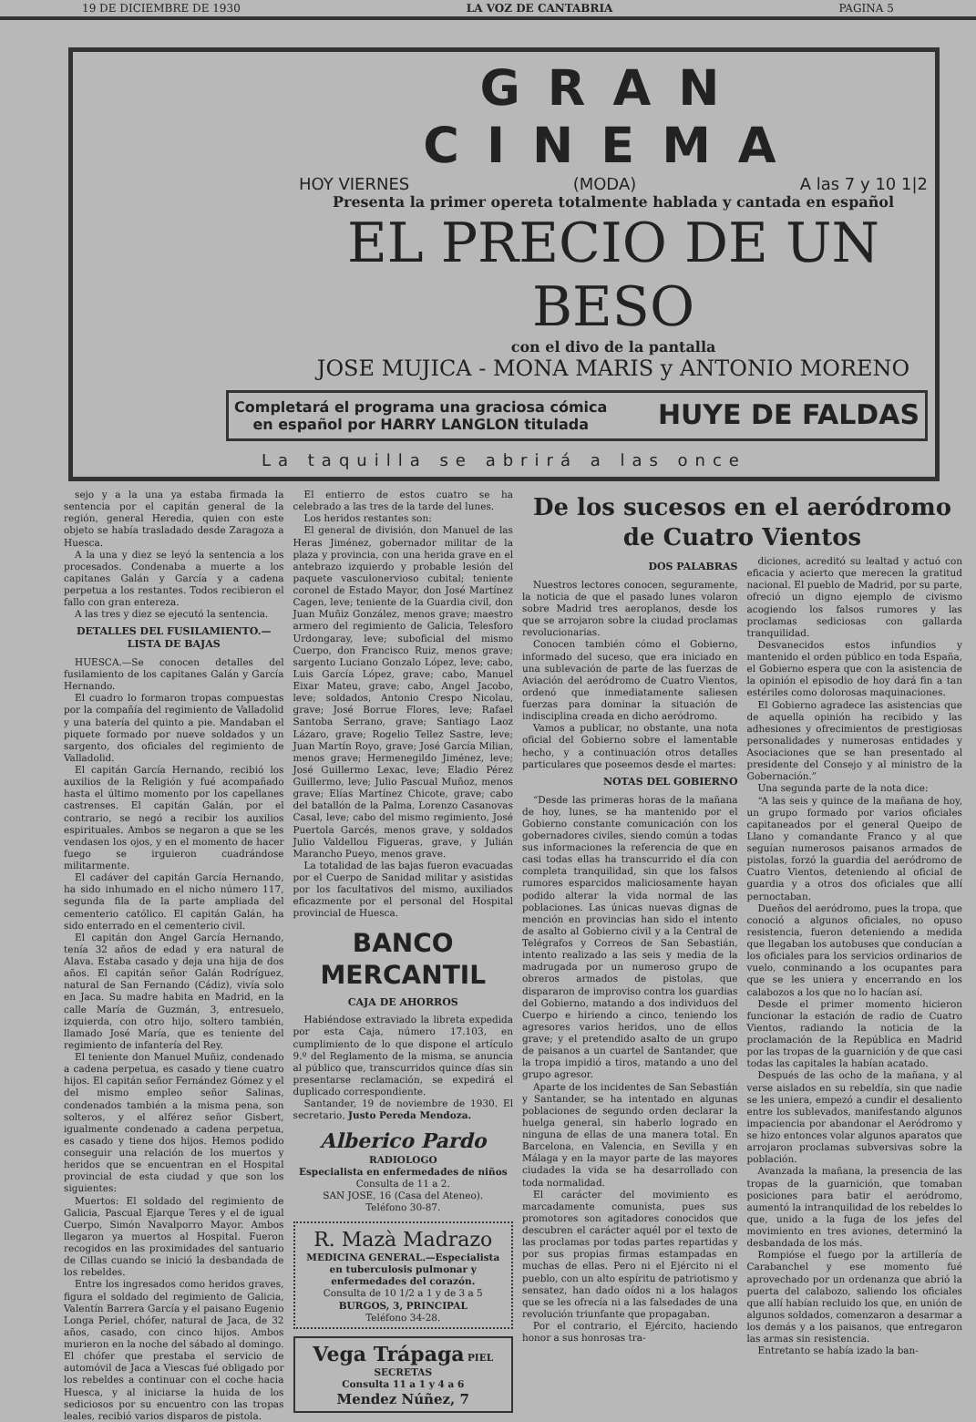19 DE DICIEMBRE DE 1930 LA VOZ DE CANTABRIA PAGINA 5
GRAN CINEMA
HOY VIERNES (MODA) A las 7 y 10 1|2
Presenta la primer opereta totalmente hablada y cantada en español
EL PRECIO DE UN BESO
con el divo de la pantalla
JOSE MUJICA - MONA MARIS y ANTONIO MORENO
Completará el programa una graciosa cómica
en español por HARRY LANGLON titulada HUYE DE FALDAS
La taquilla se abrirá a las once
sejo y a la una ya estaba firmada la sentencia por el capitán general de la región, general Heredia, quien con este objeto se había trasladado desde Zaragoza a Huesca.
A la una y diez se leyó la sentencia a los procesados. Condenaba a muerte a los capitanes Galán y García y a cadena perpetua a los restantes. Todos recibieron el fallo con gran entereza.
A las tres y diez se ejecutó la sentencia.
DETALLES DEL FUSILAMIENTO.—LISTA DE BAJAS
HUESCA.—Se conocen detalles del fusilamiento de los capitanes Galán y García Hernando.
El cuadro lo formaron tropas compuestas por la compañía del regimiento de Valladolid y una batería del quinto a pie. Mandaban el piquete formado por nueve soldados y un sargento, dos oficiales del regimiento de Valladolid.
El capitán García Hernando, recibió los auxilios de la Religión y fué acompañado hasta el último momento por los capellanes castrenses. El capitán Galán, por el contrario, se negó a recibir los auxilios espirituales. Ambos se negaron a que se les vendasen los ojos, y en el momento de hacer fuego se irguieron cuadrándose militarmente.
El cadáver del capitán García Hernando, ha sido inhumado en el nicho número 117, segunda fila de la parte ampliada del cementerio católico. El capitán Galán, ha sido enterrado en el cementerio civil.
El capitán don Angel García Hernando, tenía 32 años de edad y era natural de Alava. Estaba casado y deja una hija de dos años. El capitán señor Galán Rodríguez, natural de San Fernando (Cádiz), vivía solo en Jaca. Su madre habita en Madrid, en la calle María de Guzmán, 3, entresuelo, izquierda, con otro hijo, soltero también, llamado José María, que es teniente del regimiento de infantería del Rey.
El teniente don Manuel Muñiz, condenado a cadena perpetua, es casado y tiene cuatro hijos. El capitán señor Fernández Gómez y el del mismo empleo señor Salinas, condenados también a la misma pena, son solteros, y el alférez señor Gisbert, igualmente condenado a cadena perpetua, es casado y tiene dos hijos. Hemos podido conseguir una relación de los muertos y heridos que se encuentran en el Hospital provincial de esta ciudad y que son los siguientes:
Muertos: El soldado del regimiento de Galicia, Pascual Ejarque Teres y el de igual Cuerpo, Simón Navalporro Mayor. Ambos llegaron ya muertos al Hospital. Fueron recogidos en las proximidades del santuario de Cillas cuando se inició la desbandada de los rebeldes.
Entre los ingresados como heridos graves, figura el soldado del regimiento de Galicia, Valentín Barrera García y el paisano Eugenio Longa Periel, chófer, natural de Jaca, de 32 años, casado, con cinco hijos. Ambos murieron en la noche del sábado al domingo. El chófer que prestaba el servicio de automóvil de Jaca a Viescas fué obligado por los rebeldes a continuar con el coche hacia Huesca, y al iniciarse la huida de los sediciosos por su encuentro con las tropas leales, recibió varios disparos de pistola.
El entierro de estos cuatro se ha celebrado a las tres de la tarde del lunes.
Los heridos restantes son:
El general de división, don Manuel de las Heras Jiménez, gobernador militar de la plaza y provincia, con una herida grave en el antebrazo izquierdo y probable lesión del paquete vasculonervioso cubital; teniente coronel de Estado Mayor, don José Martínez Cagen, leve; teniente de la Guardia civil, don Juan Muñiz González, menos grave; maestro armero del regimiento de Galicia, Telesforo Urdongaray, leve; suboficial del mismo Cuerpo, don Francisco Ruiz, menos grave; sargento Luciano Gonzalo López, leve; cabo, Luis García López, grave; cabo, Manuel Eixar Mateu, grave; cabo, Angel Jacobo, leve; soldados, Antonio Crespo Nicolau, grave; José Borrue Flores, leve; Rafael Santoba Serrano, grave; Santiago Laoz Lázaro, grave; Rogelio Tellez Sastre, leve; Juan Martín Royo, grave; José García Milian, menos grave; Hermenegildo Jiménez, leve; José Guillermo Lexac, leve; Eladio Pérez Guillermo, leve; Julio Pascual Muñoz, menos grave; Elías Martínez Chicote, grave; cabo del batallón de la Palma, Lorenzo Casanovas Casal, leve; cabo del mismo regimiento, José Puertola Garcés, menos grave, y soldados Julio Valdellou Figueras, grave, y Julián Marancho Pueyo, menos grave.
La totalidad de las bajas fueron evacuadas por el Cuerpo de Sanidad militar y asistidas por los facultativos del mismo, auxiliados eficazmente por el personal del Hospital provincial de Huesca.
BANCO MERCANTIL
CAJA DE AHORROS
Habiéndose extraviado la libreta expedida por esta Caja, número 17.103, en cumplimiento de lo que dispone el artículo 9.º del Reglamento de la misma, se anuncia al público que, transcurridos quince días sin presentarse reclamación, se expedirá el duplicado correspondiente.
Santander, 19 de noviembre de 1930. El secretario, Justo Pereda Mendoza.
Alberico Pardo
RADIOLOGO
Especialista en enfermedades de niños
Consulta de 11 a 2.
SAN JOSE, 16 (Casa del Ateneo).
Teléfono 30-87.
R. Mazà Madrazo
MEDICINA GENERAL.—Especialista en tuberculosis pulmonar y enfermedades del corazón.
Consulta de 10 1/2 a 1 y de 3 a 5
BURGOS, 3, PRINCIPAL
Teléfono 34-28.
Vega Trápaga PIEL SECRETAS
Consulta 11 a 1 y 4 a 6
Mendez Núñez, 7
De los sucesos en el aeródromo de Cuatro Vientos
DOS PALABRAS
Nuestros lectores conocen, seguramente, la noticia de que el pasado lunes volaron sobre Madrid tres aeroplanos, desde los que se arrojaron sobre la ciudad proclamas revolucionarias.
Conocen también cómo el Gobierno, informado del suceso, que era iniciado en una sublevación de parte de las fuerzas de Aviación del aeródromo de Cuatro Vientos, ordenó que inmediatamente saliesen fuerzas para dominar la situación de indisciplina creada en dicho aeródromo.
Vamos a publicar, no obstante, una nota oficial del Gobierno sobre el lamentable hecho, y a continuación otros detalles particulares que poseemos desde el martes:
NOTAS DEL GOBIERNO
“Desde las primeras horas de la mañana de hoy, lunes, se ha mantenido por el Gobierno constante comunicación con los gobernadores civiles, siendo común a todas sus informaciones la referencia de que en casi todas ellas ha transcurrido el día con completa tranquilidad, sin que los falsos rumores esparcidos maliciosamente hayan podido alterar la vida normal de las poblaciones. Las únicas nuevas dignas de mención en provincias han sido el intento de asalto al Gobierno civil y a la Central de Telégrafos y Correos de San Sebastián, intento realizado a las seis y media de la madrugada por un numeroso grupo de obreros armados de pistolas, que dispararon de improviso contra los guardias del Gobierno, matando a dos individuos del Cuerpo e hiriendo a cinco, teniendo los agresores varios heridos, uno de ellos grave; y el pretendido asalto de un grupo de paisanos a un cuartel de Santander, que la tropa impidió a tiros, matando a uno del grupo agresor.
Aparte de los incidentes de San Sebastián y Santander, se ha intentado en algunas poblaciones de segundo orden declarar la huelga general, sin haberlo logrado en ninguna de ellas de una manera total. En Barcelona, en Valencia, en Sevilla y en Málaga y en la mayor parte de las mayores ciudades la vida se ha desarrollado con toda normalidad.
El carácter del movimiento es marcadamente comunista, pues sus promotores son agitadores conocidos que descubren el carácter aquél por el texto de las proclamas por todas partes repartidas y por sus propias firmas estampadas en muchas de ellas. Pero ni el Ejército ni el pueblo, con un alto espíritu de patriotismo y sensatez, han dado oídos ni a los halagos que se les ofrecía ni a las falsedades de una revolución triunfante que propagaban.
Por el contrario, el Ejército, haciendo honor a sus honrosas tra-
diciones, acreditó su lealtad y actuó con eficacia y acierto que merecen la gratitud nacional. El pueblo de Madrid, por su parte, ofreció un digno ejemplo de civismo acogiendo los falsos rumores y las proclamas sediciosas con gallarda tranquilidad.
Desvanecidos estos infundios y mantenido el orden público en toda España, el Gobierno espera que con la asistencia de la opinión el episodio de hoy dará fin a tan estériles como dolorosas maquinaciones.
El Gobierno agradece las asistencias que de aquella opinión ha recibido y las adhesiones y ofrecimientos de prestigiosas personalidades y numerosas entidades y Asociaciones que se han presentado al presidente del Consejo y al ministro de la Gobernación.”
Una segunda parte de la nota dice:
“A las seis y quince de la mañana de hoy, un grupo formado por varios oficiales capitaneados por el general Queipo de Llano y comandante Franco y al que seguían numerosos paisanos armados de pistolas, forzó la guardia del aeródromo de Cuatro Vientos, deteniendo al oficial de guardia y a otros dos oficiales que allí pernoctaban.
Dueños del aeródromo, pues la tropa, que conoció a algunos oficiales, no opuso resistencia, fueron deteniendo a medida que llegaban los autobuses que conducían a los oficiales para los servicios ordinarios de vuelo, conminando a los ocupantes para que se les uniera y encerrando en los calabozos a los que no lo hacían así.
Desde el primer momento hicieron funcionar la estación de radio de Cuatro Vientos, radiando la noticia de la proclamación de la República en Madrid por las tropas de la guarnición y de que casi todas las capitales la habían acatado.
Después de las ocho de la mañana, y al verse aislados en su rebeldía, sin que nadie se les uniera, empezó a cundir el desaliento entre los sublevados, manifestando algunos impaciencia por abandonar el Aeródromo y se hizo entonces volar algunos aparatos que arrojaron proclamas subversivas sobre la población.
Avanzada la mañana, la presencia de las tropas de la guarnición, que tomaban posiciones para batir el aeródromo, aumentó la intranquilidad de los rebeldes lo que, unido a la fuga de los jefes del movimiento en tres aviones, determinó la desbandada de los más.
Rompióse el fuego por la artillería de Carabanchel y ese momento fué aprovechado por un ordenanza que abrió la puerta del calabozo, saliendo los oficiales que allí habían recluido los que, en unión de algunos soldados, comenzaron a desarmar a los demás y a los paisanos, que entregaron las armas sin resistencia.
Entretanto se había izado la ban-